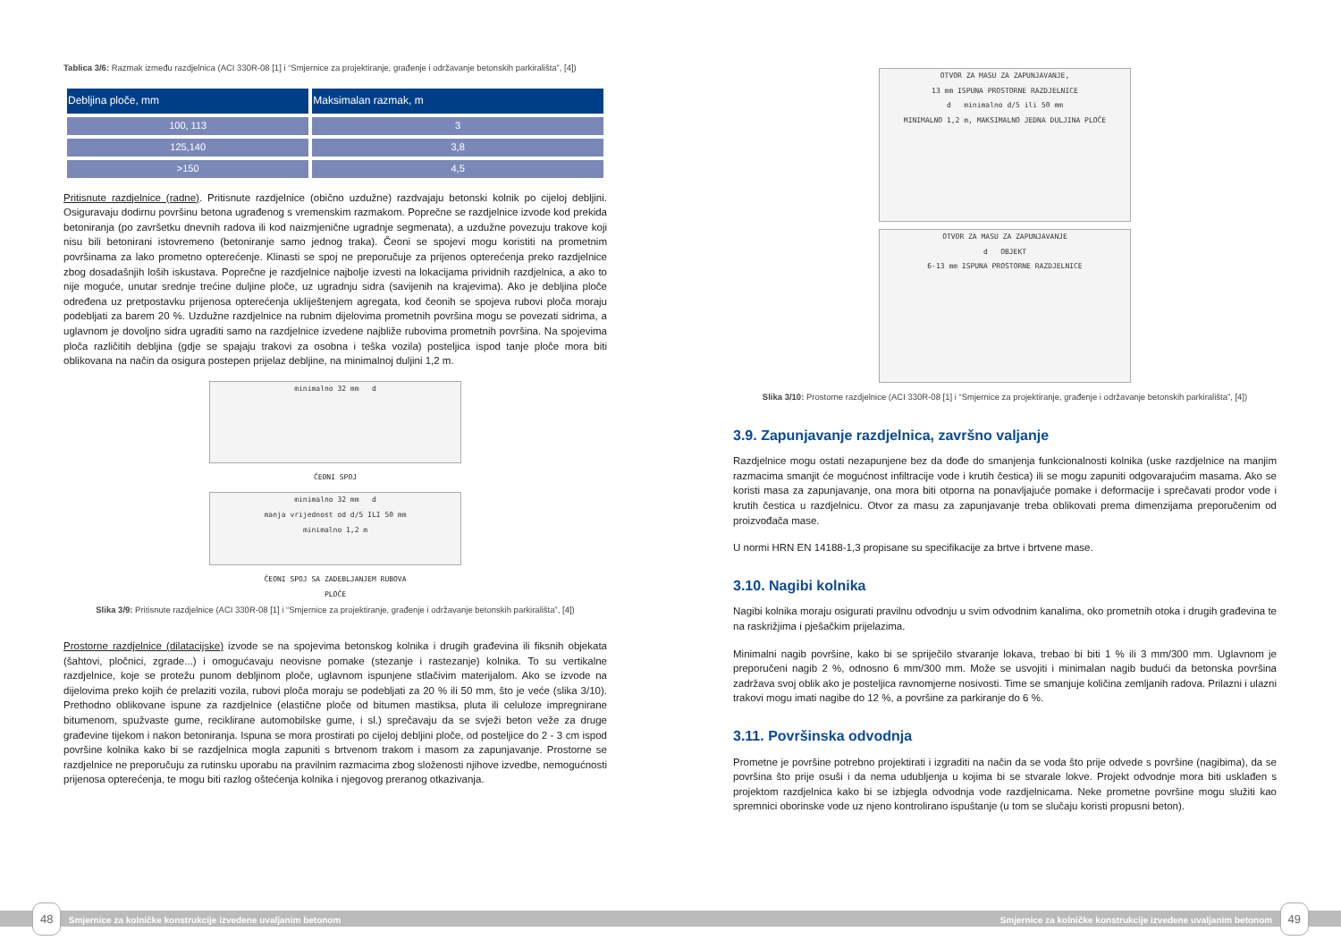Tablica 3/6: Razmak između razdjelnica (ACI 330R-08 [1] i “Smjernice za projektiranje, građenje i održavanje betonskih parkirališta”, [4])
| Debljina ploče, mm | Maksimalan razmak, m |
| --- | --- |
| 100, 113 | 3 |
| 125,140 | 3,8 |
| >150 | 4,5 |
Pritisnute razdjelnice (radne). Pritisnute razdjelnice (obično uzdužne) razdvajaju betonski kolnik po cijeloj debljini. Osiguravaju dodirnu površinu betona ugrađenog s vremenskim razmakom. Poprečne se razdjelnice izvode kod prekida betoniranja (po završetku dnevnih radova ili kod naizmjenične ugradnje segmenata), a uzdužne povezuju trakove koji nisu bili betonirani istovremeno (betoniranje samo jednog traka). Čeoni se spojevi mogu koristiti na prometnim površinama za lako prometno opterećenje. Klinasti se spoj ne preporučuje za prijenos opterećenja preko razdjelnice zbog dosadašnjih loših iskustava. Poprečne je razdjelnice najbolje izvesti na lokacijama prividnih razdjelnica, a ako to nije moguće, unutar srednje trećine duljine ploče, uz ugradnju sidra (savijenih na krajevima). Ako je debljina ploče određena uz pretpostavku prijenosa opterećenja ukliještenjem agregata, kod čeonih se spojeva rubovi ploča moraju podebljati za barem 20 %. Uzdužne razdjelnice na rubnim dijelovima prometnih površina mogu se povezati sidrima, a uglavnom je dovoljno sidra ugraditi samo na razdjelnice izvedene najbliže rubovima prometnih površina. Na spojevima ploča različitih debljina (gdje se spajaju trakovi za osobna i teška vozila) posteljica ispod tanje ploče mora biti oblikovana na način da osigura postepen prijelaz debljine, na minimalnoj duljini 1,2 m.
minimalno 32 mm d
ČEONI SPOJ
minimalno 32 mm d
manja vrijednost od d/5 ILI 50 mm
minimalno 1,2 m
ČEONI SPOJ SA ZADEBLJANJEM RUBOVA
PLOČE
Slika 3/9: Pritisnute razdjelnice (ACI 330R-08 [1] i “Smjernice za projektiranje, građenje i održavanje betonskih parkirališta”, [4])
Prostorne razdjelnice (dilatacijske) izvode se na spojevima betonskog kolnika i drugih građevina ili fiksnih objekata (šahtovi, pločnici, zgrade...) i omogućavaju neovisne pomake (stezanje i rastezanje) kolnika. To su vertikalne razdjelnice, koje se protežu punom debljinom ploče, uglavnom ispunjene stlačivim materijalom. Ako se izvode na dijelovima preko kojih će prelaziti vozila, rubovi ploča moraju se podebljati za 20 % ili 50 mm, što je veće (slika 3/10). Prethodno oblikovane ispune za razdjelnice (elastične ploče od bitumen mastiksa, pluta ili celuloze impregnirane bitumenom, spužvaste gume, reciklirane automobilske gume, i sl.) sprečavaju da se svježi beton veže za druge građevine tijekom i nakon betoniranja. Ispuna se mora prostirati po cijeloj debljini ploče, od posteljice do 2 - 3 cm ispod površine kolnika kako bi se razdjelnica mogla zapuniti s brtvenom trakom i masom za zapunjavanje. Prostorne se razdjelnice ne preporučuju za rutinsku uporabu na pravilnim razmacima zbog složenosti njihove izvedbe, nemogućnosti prijenosa opterećenja, te mogu biti razlog oštećenja kolnika i njegovog preranog otkazivanja.
OTVOR ZA MASU ZA ZAPUNJAVANJE,
13 mm ISPUNA PROSTORNE RAZDJELNICE
d minimalno d/5 ili 50 mm
MINIMALNO 1,2 m, MAKSIMALNO JEDNA DULJINA PLOČE
OTVOR ZA MASU ZA ZAPUNJAVANJE
d OBJEKT
6-13 mm ISPUNA PROSTORNE RAZDJELNICE
Slika 3/10: Prostorne razdjelnice (ACI 330R-08 [1] i “Smjernice za projektiranje, građenje i održavanje betonskih parkirališta”, [4])
3.9. Zapunjavanje razdjelnica, završno valjanje
Razdjelnice mogu ostati nezapunjene bez da dođe do smanjenja funkcionalnosti kolnika (uske razdjelnice na manjim razmacima smanjit će mogućnost infiltracije vode i krutih čestica) ili se mogu zapuniti odgovarajućim masama. Ako se koristi masa za zapunjavanje, ona mora biti otporna na ponavljajuće pomake i deformacije i sprečavati prodor vode i krutih čestica u razdjelnicu. Otvor za masu za zapunjavanje treba oblikovati prema dimenzijama preporučenim od proizvođača mase.
U normi HRN EN 14188-1,3 propisane su specifikacije za brtve i brtvene mase.
3.10. Nagibi kolnika
Nagibi kolnika moraju osigurati pravilnu odvodnju u svim odvodnim kanalima, oko prometnih otoka i drugih građevina te na raskrižjima i pješačkim prijelazima.
Minimalni nagib površine, kako bi se spriječilo stvaranje lokava, trebao bi biti 1 % ili 3 mm/300 mm. Uglavnom je preporučeni nagib 2 %, odnosno 6 mm/300 mm. Može se usvojiti i minimalan nagib budući da betonska površina zadržava svoj oblik ako je posteljica ravnomjerne nosivosti. Time se smanjuje količina zemljanih radova. Prilazni i ulazni trakovi mogu imati nagibe do 12 %, a površine za parkiranje do 6 %.
3.11. Površinska odvodnja
Prometne je površine potrebno projektirati i izgraditi na način da se voda što prije odvede s površine (nagibima), da se površina što prije osuši i da nema udubljenja u kojima bi se stvarale lokve. Projekt odvodnje mora biti usklađen s projektom razdjelnica kako bi se izbjegla odvodnja vode razdjelnicama. Neke prometne površine mogu služiti kao spremnici oborinske vode uz njeno kontrolirano ispuštanje (u tom se slučaju koristi propusni beton).
48 Smjernice za kolničke konstrukcije izvedene uvaljanim betonom Smjernice za kolničke konstrukcije izvedene uvaljanim betonom 49